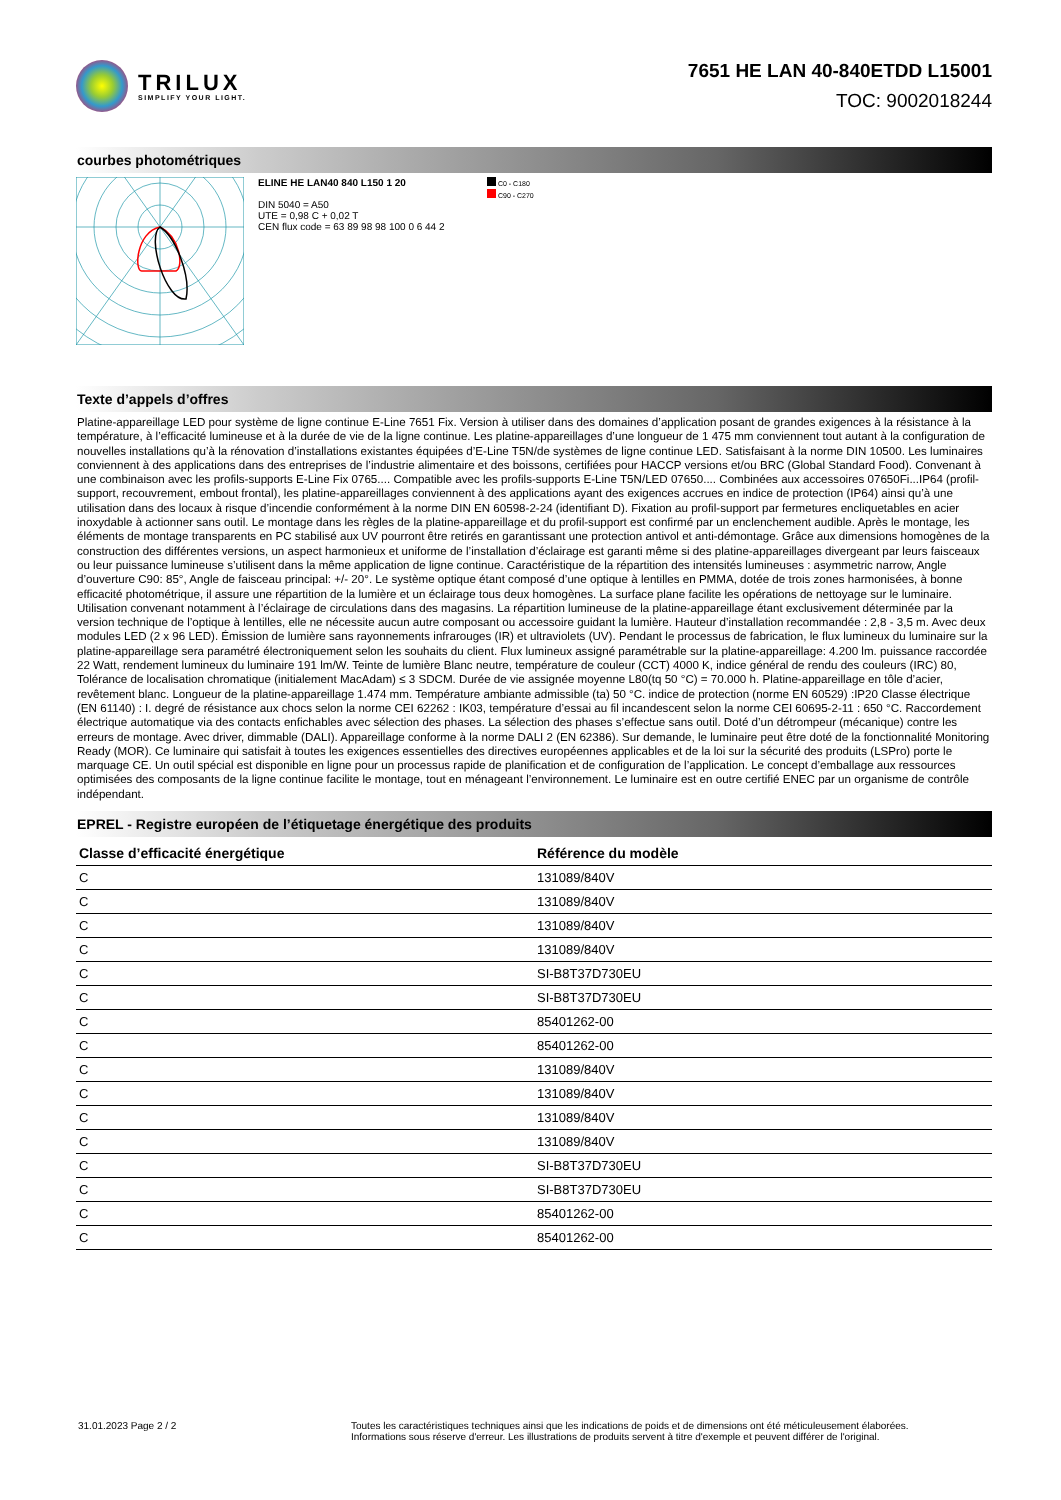TRILUX
SIMPLIFY YOUR LIGHT.
7651 HE LAN 40-840ETDD L15001
TOC: 9002018244
courbes photométriques
ELINE HE LAN40 840 L150 1 20
DIN 5040 = A50
UTE = 0,98 C + 0,02 T
CEN flux code = 63 89 98 98 100 0 6 44 2
C0 - C180
C90 - C270
Texte d’appels d’offres
Platine-appareillage LED pour système de ligne continue E-Line 7651 Fix. Version à utiliser dans des domaines d’application posant de grandes exigences à la résistance à la température, à l’efficacité lumineuse et à la durée de vie de la ligne continue. Les platine-appareillages d’une longueur de 1 475 mm conviennent tout autant à la configuration de nouvelles installations qu’à la rénovation d’installations existantes équipées d’E-Line T5N/de systèmes de ligne continue LED. Satisfaisant à la norme DIN 10500. Les luminaires conviennent à des applications dans des entreprises de l’industrie alimentaire et des boissons, certifiées pour HACCP versions et/ou BRC (Global Standard Food). Convenant à une combinaison avec les profils-supports E-Line Fix 0765.... Compatible avec les profils-supports E-Line T5N/LED 07650.... Combinées aux accessoires 07650Fi...IP64 (profil-support, recouvrement, embout frontal), les platine-appareillages conviennent à des applications ayant des exigences accrues en indice de protection (IP64) ainsi qu’à une utilisation dans des locaux à risque d’incendie conformément à la norme DIN EN 60598-2-24 (identifiant D). Fixation au profil-support par fermetures encliquetables en acier inoxydable à actionner sans outil. Le montage dans les règles de la platine-appareillage et du profil-support est confirmé par un enclenchement audible. Après le montage, les éléments de montage transparents en PC stabilisé aux UV pourront être retirés en garantissant une protection antivol et anti-démontage. Grâce aux dimensions homogènes de la construction des différentes versions, un aspect harmonieux et uniforme de l’installation d’éclairage est garanti même si des platine-appareillages divergeant par leurs faisceaux ou leur puissance lumineuse s’utilisent dans la même application de ligne continue. Caractéristique de la répartition des intensités lumineuses : asymmetric narrow, Angle d’ouverture C90: 85°, Angle de faisceau principal: +/- 20°. Le système optique étant composé d’une optique à lentilles en PMMA, dotée de trois zones harmonisées, à bonne efficacité photométrique, il assure une répartition de la lumière et un éclairage tous deux homogènes. La surface plane facilite les opérations de nettoyage sur le luminaire. Utilisation convenant notamment à l’éclairage de circulations dans des magasins. La répartition lumineuse de la platine-appareillage étant exclusivement déterminée par la version technique de l’optique à lentilles, elle ne nécessite aucun autre composant ou accessoire guidant la lumière. Hauteur d’installation recommandée : 2,8 - 3,5 m. Avec deux modules LED (2 x 96 LED). Émission de lumière sans rayonnements infrarouges (IR) et ultraviolets (UV). Pendant le processus de fabrication, le flux lumineux du luminaire sur la platine-appareillage sera paramétré électroniquement selon les souhaits du client. Flux lumineux assigné paramétrable sur la platine-appareillage: 4.200 lm. puissance raccordée 22 Watt, rendement lumineux du luminaire 191 lm/W. Teinte de lumière Blanc neutre, température de couleur (CCT) 4000 K, indice général de rendu des couleurs (IRC) 80, Tolérance de localisation chromatique (initialement MacAdam) ≤ 3 SDCM. Durée de vie assignée moyenne L80(tq 50 °C) = 70.000 h. Platine-appareillage en tôle d’acier, revêtement blanc. Longueur de la platine-appareillage 1.474 mm. Température ambiante admissible (ta) 50 °C. indice de protection (norme EN 60529) :IP20 Classe électrique (EN 61140) : I. degré de résistance aux chocs selon la norme CEI 62262 : IK03, température d’essai au fil incandescent selon la norme CEI 60695-2-11 : 650 °C. Raccordement électrique automatique via des contacts enfichables avec sélection des phases. La sélection des phases s’effectue sans outil. Doté d’un détrompeur (mécanique) contre les erreurs de montage. Avec driver, dimmable (DALI). Appareillage conforme à la norme DALI 2 (EN 62386). Sur demande, le luminaire peut être doté de la fonctionnalité Monitoring Ready (MOR). Ce luminaire qui satisfait à toutes les exigences essentielles des directives européennes applicables et de la loi sur la sécurité des produits (LSPro) porte le marquage CE. Un outil spécial est disponible en ligne pour un processus rapide de planification et de configuration de l’application. Le concept d’emballage aux ressources optimisées des composants de la ligne continue facilite le montage, tout en ménageant l’environnement. Le luminaire est en outre certifié ENEC par un organisme de contrôle indépendant.
EPREL - Registre européen de l’étiquetage énergétique des produits
| Classe d’efficacité énergétique | Référence du modèle |
| --- | --- |
| C | 131089/840V |
| C | 131089/840V |
| C | 131089/840V |
| C | 131089/840V |
| C | SI-B8T37D730EU |
| C | SI-B8T37D730EU |
| C | 85401262-00 |
| C | 85401262-00 |
| C | 131089/840V |
| C | 131089/840V |
| C | 131089/840V |
| C | 131089/840V |
| C | SI-B8T37D730EU |
| C | SI-B8T37D730EU |
| C | 85401262-00 |
| C | 85401262-00 |
31.01.2023 Page 2 / 2 Toutes les caractéristiques techniques ainsi que les indications de poids et de dimensions ont été méticuleusement élaborées.
Informations sous réserve d'erreur. Les illustrations de produits servent à titre d'exemple et peuvent différer de l'original.